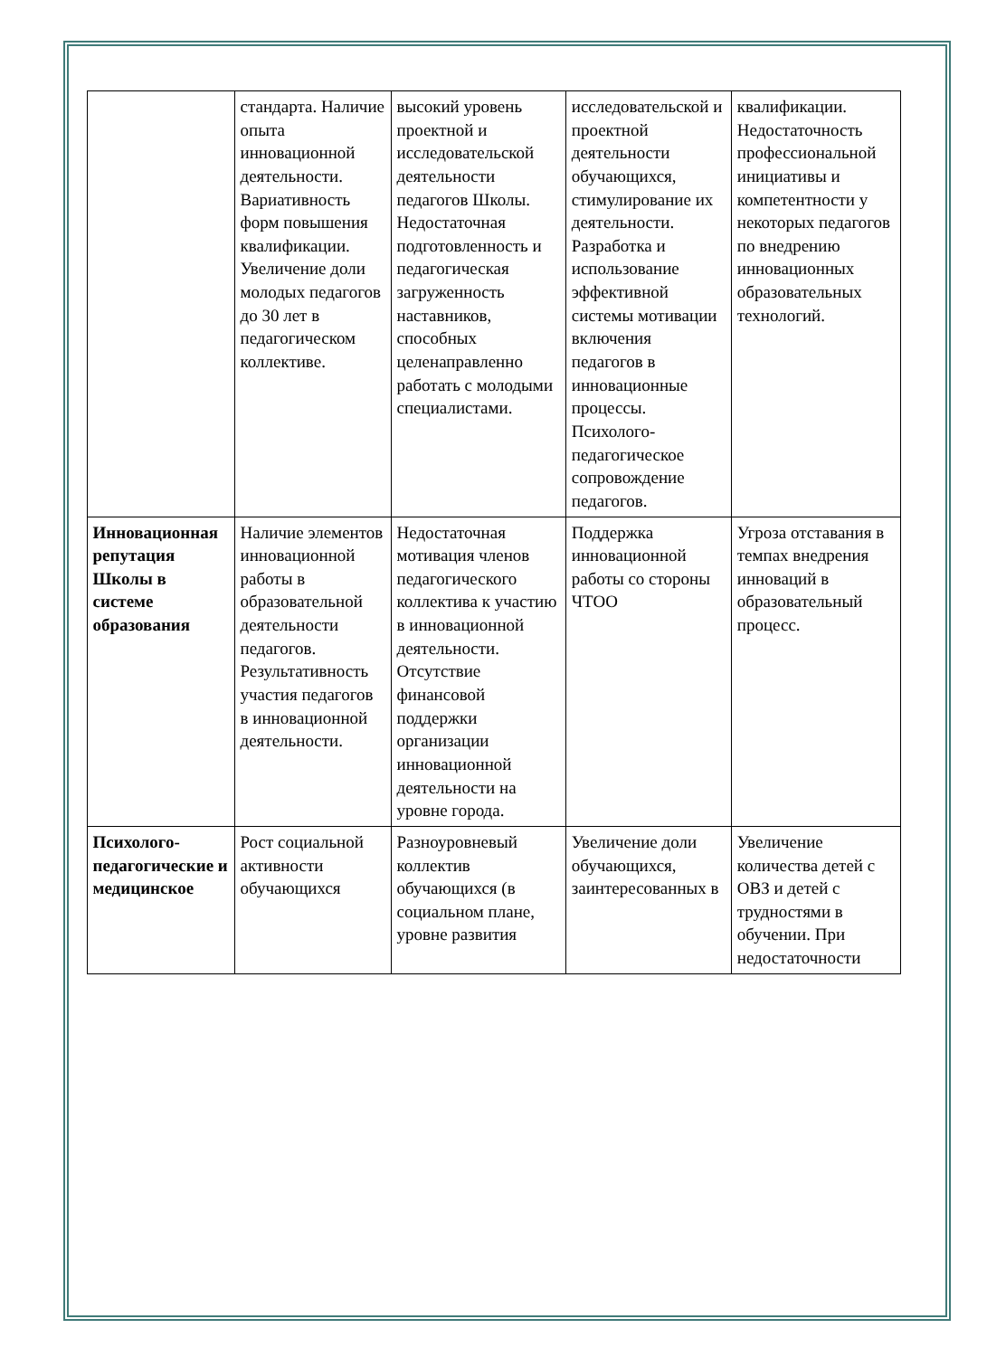| | стандарта. Наличие опыта инновационной деятельности. Вариативность форм повышения квалификации. Увеличение доли молодых педагогов до 30 лет в педагогическом коллективе. | высокий уровень проектной и исследовательской деятельности педагогов Школы. Недостаточная подготовленность и педагогическая загруженность наставников, способных целенаправленно работать с молодыми специалистами. | исследовательской и проектной деятельности обучающихся, стимулирование их деятельности. Разработка и использование эффективной системы мотивации включения педагогов в инновационные процессы. Психолого-педагогическое сопровождение педагогов. | квалификации. Недостаточность профессиональной инициативы и компетентности у некоторых педагогов по внедрению инновационных образовательных технологий. |
| Инновационная репутация Школы в системе образования | Наличие элементов инновационной работы в образовательной деятельности педагогов. Результативность участия педагогов в инновационной деятельности. | Недостаточная мотивация членов педагогического коллектива к участию в инновационной деятельности. Отсутствие финансовой поддержки организации инновационной деятельности на уровне города. | Поддержка инновационной работы со стороны ЧТОО | Угроза отставания в темпах внедрения инноваций в образовательный процесс. |
| Психолого-педагогические и медицинское | Рост социальной активности обучающихся | Разноуровневый коллектив обучающихся (в социальном плане, уровне развития | Увеличение доли обучающихся, заинтересованных в | Увеличение количества детей с ОВЗ и детей с трудностями в обучении. При недостаточности |